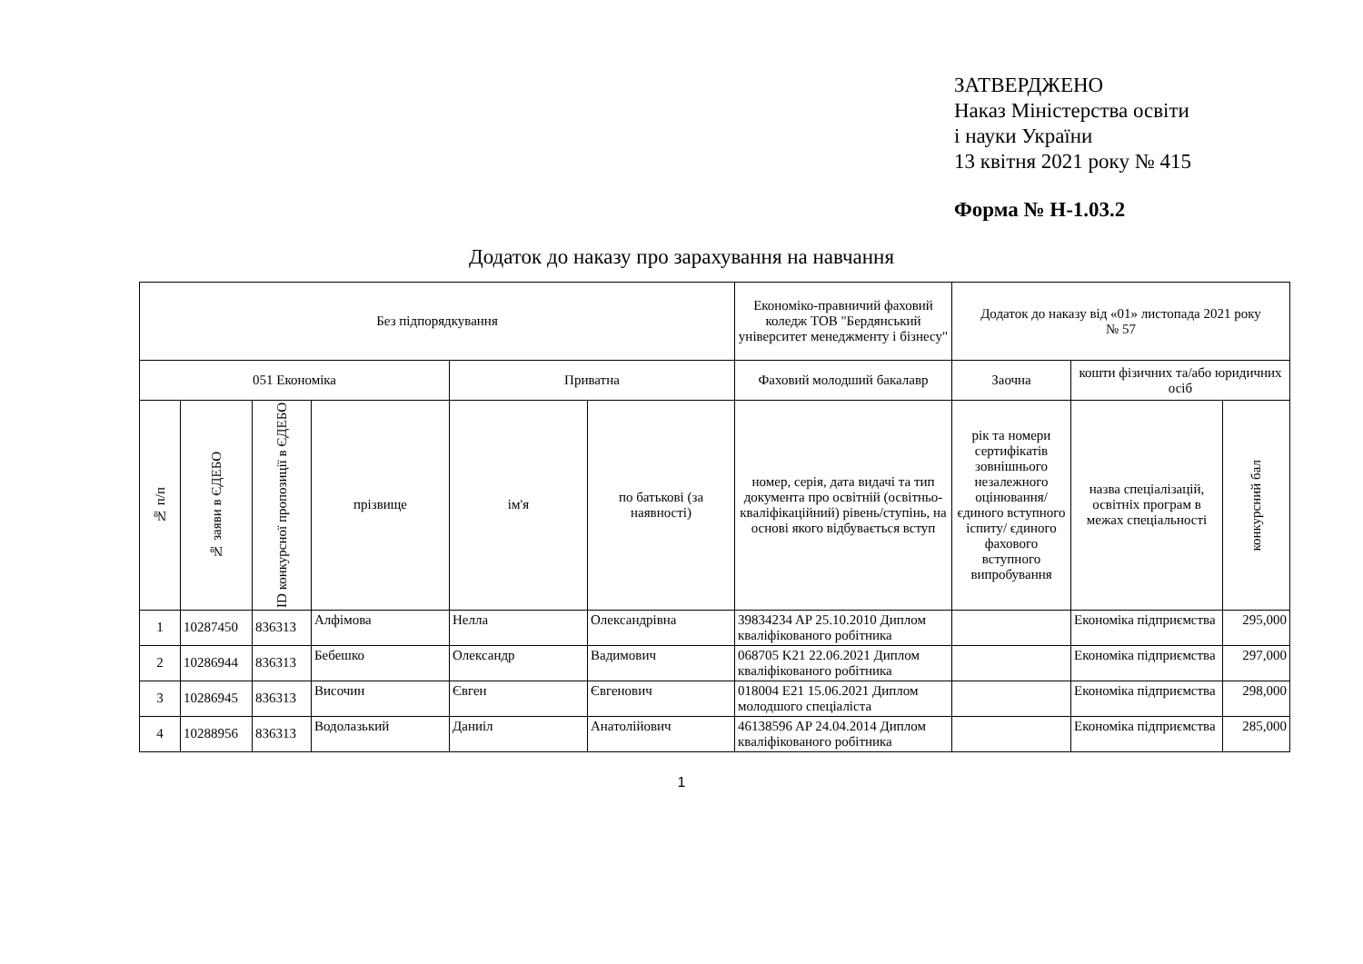ЗАТВЕРДЖЕНО
Наказ Міністерства освіти
і науки України
13 квітня 2021 року № 415
Форма № Н-1.03.2
Додаток до наказу про зарахування на навчання
| Без підпорядкування | | | | | | Економіко-правничий фаховий коледж ТОВ "Бердянський університет менеджменту і бізнесу" | Додаток до наказу від «01» листопада 2021 року № 57 | | |
| 051 Економіка | | | | Приватна | | Фаховий молодший бакалавр | Заочна | кошти фізичних та/або юридичних осіб | |
| № п/п | № заяви в ЄДЕБО | ID конкурсної пропозиції в ЄДЕБО | прізвище | ім'я | по батькові (за наявності) | номер, серія, дата видачі та тип документа про освітній (освітньо-кваліфікаційний) рівень/ступінь, на основі якого відбувається вступ | рік та номери сертифікатів зовнішнього незалежного оцінювання/ єдиного вступного іспиту/ єдиного фахового вступного випробування | назва спеціалізацій, освітніх програм в межах спеціальності | конкурсний бал |
| 1 | 10287450 | 836313 | Алфімова | Нелла | Олександрівна | 39834234 AP 25.10.2010 Диплом кваліфікованого робітника | | Економіка підприємства | 295,000 |
| 2 | 10286944 | 836313 | Бебешко | Олександр | Вадимович | 068705 K21 22.06.2021 Диплом кваліфікованого робітника | | Економіка підприємства | 297,000 |
| 3 | 10286945 | 836313 | Височин | Євген | Євгенович | 018004 E21 15.06.2021 Диплом молодшого спеціаліста | | Економіка підприємства | 298,000 |
| 4 | 10288956 | 836313 | Водолазький | Даниіл | Анатолійович | 46138596 AP 24.04.2014 Диплом кваліфікованого робітника | | Економіка підприємства | 285,000 |
1